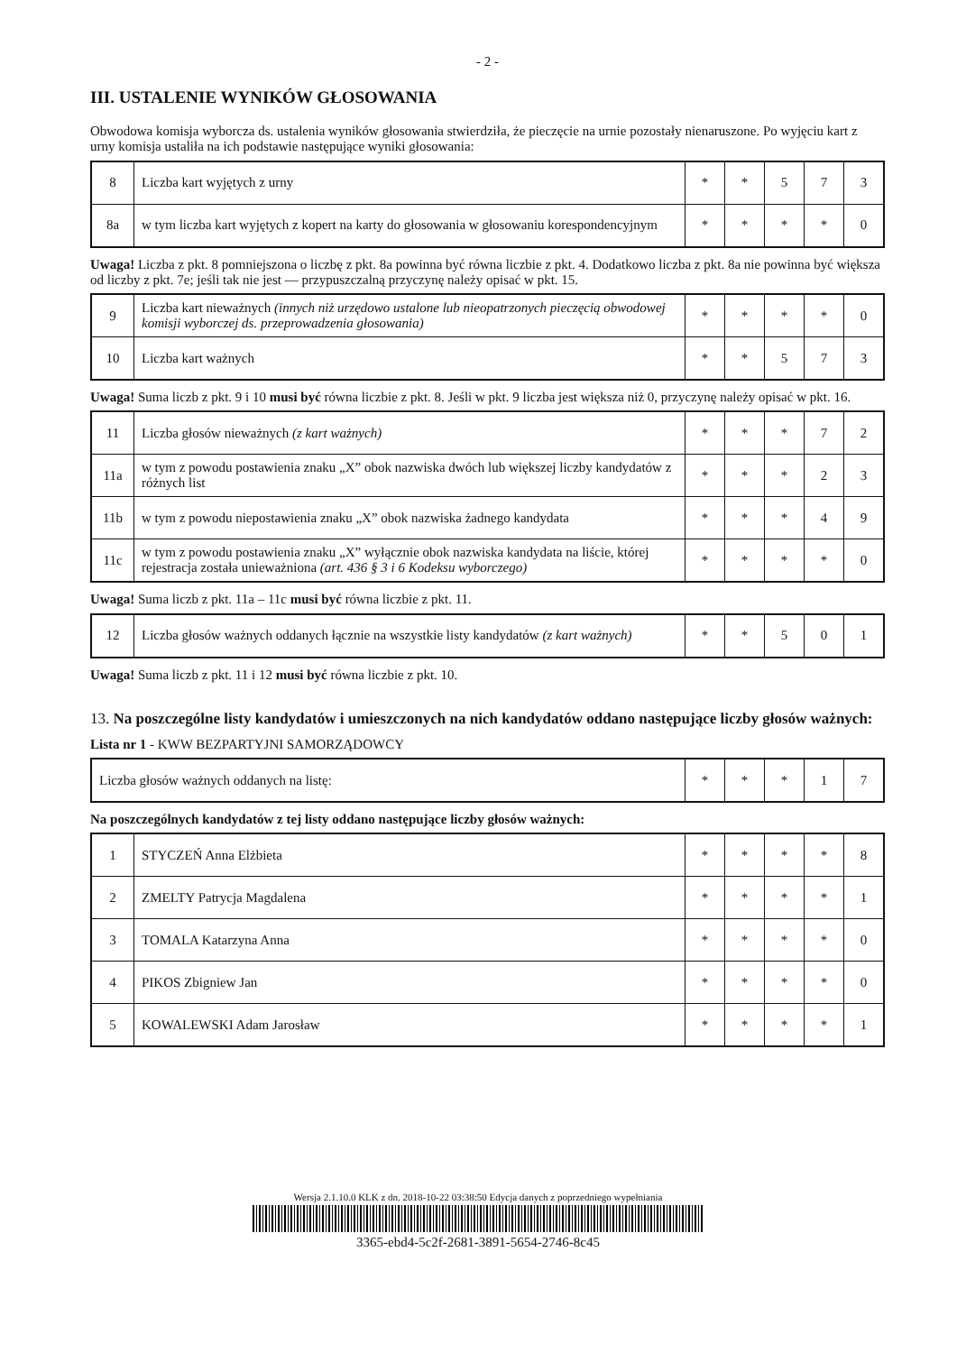- 2 -
III. USTALENIE WYNIKÓW GŁOSOWANIA
Obwodowa komisja wyborcza ds. ustalenia wyników głosowania stwierdziła, że pieczęcie na urnie pozostały nienaruszone. Po wyjęciu kart z urny komisja ustaliła na ich podstawie następujące wyniki głosowania:
| 8 | Liczba kart wyjętych z urny | * | * | 5 | 7 | 3 |
| 8a | w tym liczba kart wyjętych z kopert na karty do głosowania w głosowaniu korespondencyjnym | * | * | * | * | 0 |
Uwaga! Liczba z pkt. 8 pomniejszona o liczbę z pkt. 8a powinna być równa liczbie z pkt. 4. Dodatkowo liczba z pkt. 8a nie powinna być większa od liczby z pkt. 7e; jeśli tak nie jest — przypuszczalną przyczynę należy opisać w pkt. 15.
| 9 | Liczba kart nieważnych (innych niż urzędowo ustalone lub nieopatrzonych pieczęcią obwodowej komisji wyborczej ds. przeprowadzenia głosowania) | * | * | * | * | 0 |
| 10 | Liczba kart ważnych | * | * | 5 | 7 | 3 |
Uwaga! Suma liczb z pkt. 9 i 10 musi być równa liczbie z pkt. 8. Jeśli w pkt. 9 liczba jest większa niż 0, przyczynę należy opisać w pkt. 16.
| 11 | Liczba głosów nieważnych (z kart ważnych) | * | * | * | 7 | 2 |
| 11a | w tym z powodu postawienia znaku „X” obok nazwiska dwóch lub większej liczby kandydatów z różnych list | * | * | * | 2 | 3 |
| 11b | w tym z powodu niepostawienia znaku „X” obok nazwiska żadnego kandydata | * | * | * | 4 | 9 |
| 11c | w tym z powodu postawienia znaku „X” wyłącznie obok nazwiska kandydata na liście, której rejestracja została unieważniona (art. 436 § 3 i 6 Kodeksu wyborczego) | * | * | * | * | 0 |
Uwaga! Suma liczb z pkt. 11a – 11c musi być równa liczbie z pkt. 11.
| 12 | Liczba głosów ważnych oddanych łącznie na wszystkie listy kandydatów (z kart ważnych) | * | * | 5 | 0 | 1 |
Uwaga! Suma liczb z pkt. 11 i 12 musi być równa liczbie z pkt. 10.
13. Na poszczególne listy kandydatów i umieszczonych na nich kandydatów oddano następujące liczby głosów ważnych:
Lista nr 1 - KWW BEZPARTYJNI SAMORZĄDOWCY
| Liczba głosów ważnych oddanych na listę: | * | * | * | 1 | 7 |
Na poszczególnych kandydatów z tej listy oddano następujące liczby głosów ważnych:
| 1 | STYCZEŃ Anna Elżbieta | * | * | * | * | 8 |
| 2 | ZMELTY Patrycja Magdalena | * | * | * | * | 1 |
| 3 | TOMALA Katarzyna Anna | * | * | * | * | 0 |
| 4 | PIKOS Zbigniew Jan | * | * | * | * | 0 |
| 5 | KOWALEWSKI Adam Jarosław | * | * | * | * | 1 |
Wersja 2.1.10.0 KLK z dn. 2018-10-22 03:38:50 Edycja danych z poprzedniego wypełniania
3365-ebd4-5c2f-2681-3891-5654-2746-8c45